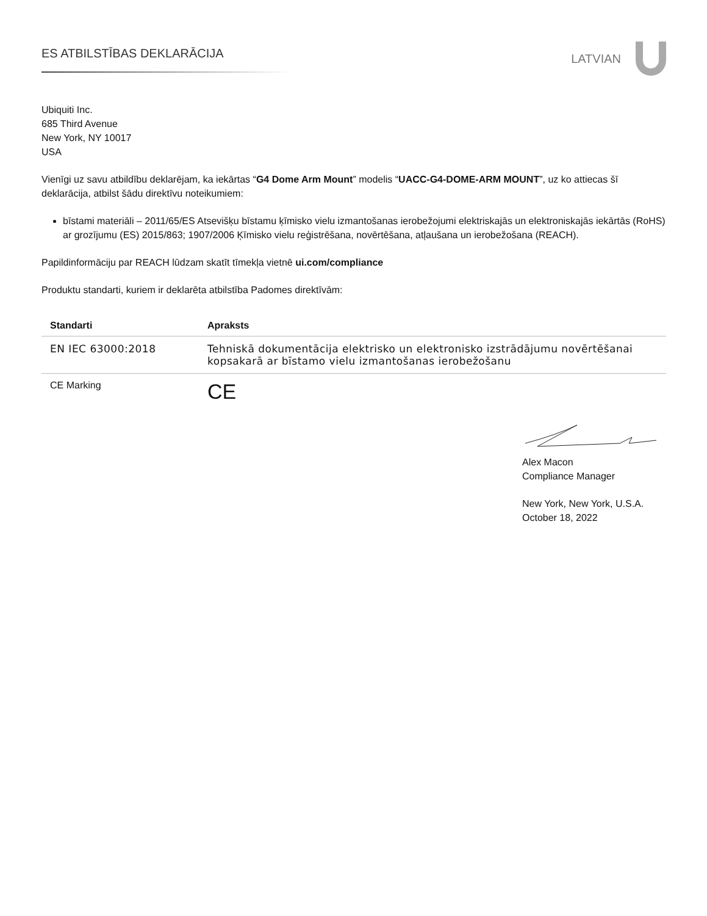ES ATBILSTĪBAS DEKLARĀCIJA
LATVIAN
Ubiquiti Inc.
685 Third Avenue
New York, NY 10017
USA
Vienīgi uz savu atbildību deklarējam, ka iekārtas “G4 Dome Arm Mount” modelis “UACC-G4-DOME-ARM MOUNT”, uz ko attiecas šī deklarācija, atbilst šādu direktīvu noteikumiem:
bīstami materiāli – 2011/65/ES Atsevišķu bīstamu ķīmisko vielu izmantošanas ierobežojumi elektriskajās un elektroniskajās iekārtās (RoHS) ar grozījumu (ES) 2015/863; 1907/2006 Ķīmisko vielu reģistrēšana, novērtēšana, atļaušana un ierobežošana (REACH).
Papildinformāciju par REACH lūdzam skatīt tīmekļa vietnē ui.com/compliance
Produktu standarti, kuriem ir deklarēta atbilstība Padomes direktīvām:
| Standarti | Apraksts |
| --- | --- |
| EN IEC 63000:2018 | Tehniskā dokumentācija elektrisko un elektronisko izstrādājumu novērtēšanai kopsakarā ar bīstamo vielu izmantošanas ierobežošanu |
| CE Marking | CE |
Alex Macon
Compliance Manager
New York, New York, U.S.A.
October 18, 2022